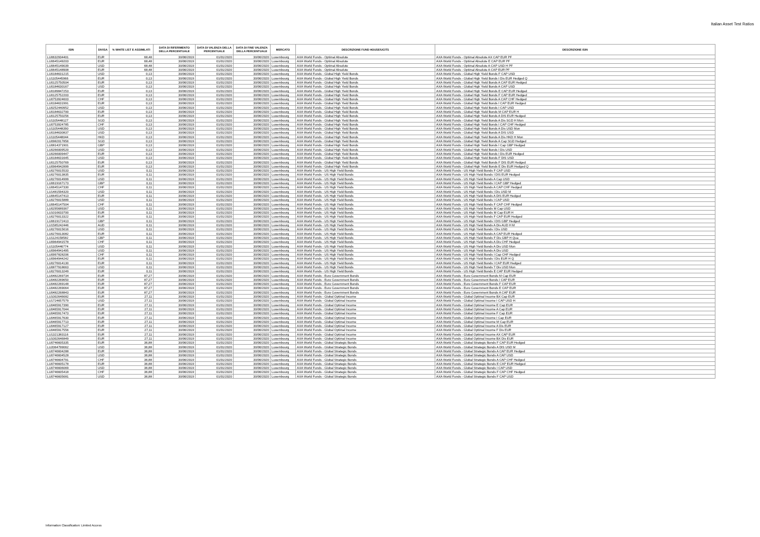Italian Asset Test Ratios
| ISIN | DIVISA | % WHITE LIST E ASSIMILATI | DATA DI RIFERIMENTO DELLA PERCENTUALE | DATA DI VALENZA DELLA PERCENTUALE | DATA DI FINE VALENZA DELLA PERCENTUALE | MERCATO | DESCRIZIONE FUND HOUSE/UCITS | DESCRIZIONE ISIN |
| --- | --- | --- | --- | --- | --- | --- | --- | --- |
| LU0632934401 | EUR | 68,48 | 30/06/2019 | 01/01/2020 | 30/06/2020 | Luxembourg | AXA World Funds - Optimal Absolute | AXA World Funds - Optimal Absolute AX CAP EUR PF |
| LU0645149203 | EUR | 68,48 | 30/06/2019 | 01/01/2020 | 30/06/2020 | Luxembourg | AXA World Funds - Optimal Absolute | AXA World Funds - Optimal Absolute E CAP EUR PF |
| LU0645149039 | USD | 68,48 | 30/06/2019 | 01/01/2020 | 30/06/2020 | Luxembourg | AXA World Funds - Optimal Absolute | AXA World Funds - Optimal Absolute A CAP USD H PF |
| LU0645148908 | EUR | 68,48 | 30/06/2019 | 01/01/2020 | 30/06/2020 | Luxembourg | AXA World Funds - Optimal Absolute | AXA World Funds - Optimal Absolute A CAP EUR PF |
| LU0184631215 | USD | 0,13 | 30/06/2019 | 01/01/2020 | 30/06/2020 | Luxembourg | AXA World Funds - Global High Yield Bonds | AXA World Funds - Global High Yield Bonds F CAP USD |
| LU1105445966 | EUR | 0,13 | 30/06/2019 | 01/01/2020 | 30/06/2020 | Luxembourg | AXA World Funds - Global High Yield Bonds | AXA World Funds - Global High Yield Bonds I Dis EUR Hedged Q |
| LU0125750504 | EUR | 0,13 | 30/06/2019 | 01/01/2020 | 30/06/2020 | Luxembourg | AXA World Funds - Global High Yield Bonds | AXA World Funds - Global High Yield Bonds A CAP EUR Hedged |
| LU0184630167 | USD | 0,13 | 30/06/2019 | 01/01/2020 | 30/06/2020 | Luxembourg | AXA World Funds - Global High Yield Bonds | AXA World Funds - Global High Yield Bonds A CAP USD |
| LU0189847253 | EUR | 0,13 | 30/06/2019 | 01/01/2020 | 30/06/2020 | Luxembourg | AXA World Funds - Global High Yield Bonds | AXA World Funds - Global High Yield Bonds E CAP EUR Hedged |
| LU0125752203 | EUR | 0,13 | 30/06/2019 | 01/01/2020 | 30/06/2020 | Luxembourg | AXA World Funds - Global High Yield Bonds | AXA World Funds - Global High Yield Bonds F CAP EUR Hedged |
| LU0753924603 | CHF | 0,13 | 30/06/2019 | 01/01/2020 | 30/06/2020 | Luxembourg | AXA World Funds - Global High Yield Bonds | AXA World Funds - Global High Yield Bonds A CAP CHF Hedged |
| LU0184631991 | EUR | 0,13 | 30/06/2019 | 01/01/2020 | 30/06/2020 | Luxembourg | AXA World Funds - Global High Yield Bonds | AXA World Funds - Global High Yield Bonds I CAP EUR Hedged |
| LU0252440952 | USD | 0,13 | 30/06/2019 | 01/01/2020 | 30/06/2020 | Luxembourg | AXA World Funds - Global High Yield Bonds | AXA World Funds - Global High Yield Bonds I CAP USD |
| LU0184632700 | EUR | 0,13 | 30/06/2019 | 01/01/2020 | 30/06/2020 | Luxembourg | AXA World Funds - Global High Yield Bonds | AXA World Funds - Global High Yield Bonds M CAP EUR H |
| LU0125750256 | EUR | 0,13 | 30/06/2019 | 01/01/2020 | 30/06/2020 | Luxembourg | AXA World Funds - Global High Yield Bonds | AXA World Funds - Global High Yield Bonds A DIS EUR Hedged |
| LU1105448127 | SGD | 0,13 | 30/06/2019 | 01/01/2020 | 30/06/2020 | Luxembourg | AXA World Funds - Global High Yield Bonds | AXA World Funds - Global High Yield Bonds A Dis SGD H Mon |
| LU0753924785 | CHF | 0,13 | 30/06/2019 | 01/01/2020 | 30/06/2020 | Luxembourg | AXA World Funds - Global High Yield Bonds | AXA World Funds - Global High Yield Bonds I CAP CHF Hedged |
| LU1105448390 | USD | 0,13 | 30/06/2019 | 01/01/2020 | 30/06/2020 | Luxembourg | AXA World Funds - Global High Yield Bonds | AXA World Funds - Global High Yield Bonds A Dis USD Mon |
| LU0184630837 | USD | 0,13 | 30/06/2019 | 01/01/2020 | 30/06/2020 | Luxembourg | AXA World Funds - Global High Yield Bonds | AXA World Funds - Global High Yield Bonds A DIS USD |
| LU1105448044 | HKD | 0,13 | 30/06/2019 | 01/01/2020 | 30/06/2020 | Luxembourg | AXA World Funds - Global High Yield Bonds | AXA World Funds - Global High Yield Bonds A Dis HKD H Mon |
| LU0982017856 | SGD | 0,13 | 30/06/2019 | 01/01/2020 | 30/06/2020 | Luxembourg | AXA World Funds - Global High Yield Bonds | AXA World Funds - Global High Yield Bonds A Cap SGD Hedged |
| LU0814371901 | GBP | 0,13 | 30/06/2019 | 01/01/2020 | 30/06/2020 | Luxembourg | AXA World Funds - Global High Yield Bonds | AXA World Funds - Global High Yield Bonds I Cap GBP Hedged |
| LU0266009520 | USD | 0,13 | 30/06/2019 | 01/01/2020 | 30/06/2020 | Luxembourg | AXA World Funds - Global High Yield Bonds | AXA World Funds - Global High Yield Bonds I Dis USD |
| LU0266009447 | EUR | 0,13 | 30/06/2019 | 01/01/2020 | 30/06/2020 | Luxembourg | AXA World Funds - Global High Yield Bonds | AXA World Funds - Global High Yield Bonds I Dis EUR Hedged |
| LU0184631645 | USD | 0,13 | 30/06/2019 | 01/01/2020 | 30/06/2020 | Luxembourg | AXA World Funds - Global High Yield Bonds | AXA World Funds - Global High Yield Bonds F DIS USD |
| LU0125750769 | EUR | 0,13 | 30/06/2019 | 01/01/2020 | 30/06/2020 | Luxembourg | AXA World Funds - Global High Yield Bonds | AXA World Funds - Global High Yield Bonds F DIS EUR Hedged |
| LU0964942899 | EUR | 0,13 | 30/06/2019 | 01/01/2020 | 30/06/2020 | Luxembourg | AXA World Funds - Global High Yield Bonds | AXA World Funds - Global High Yield Bonds E Dis EUR Hedged Q |
| LU0276015533 | USD | 0,11 | 30/06/2019 | 01/01/2020 | 30/06/2020 | Luxembourg | AXA World Funds - US High Yield Bonds | AXA World Funds - US High Yield Bonds F CAP USD |
| LU0276013835 | EUR | 0,11 | 30/06/2019 | 01/01/2020 | 30/06/2020 | Luxembourg | AXA World Funds - US High Yield Bonds | AXA World Funds - US High Yield Bonds I DIS EUR Hedged |
| LU0276014999 | USD | 0,11 | 30/06/2019 | 01/01/2020 | 30/06/2020 | Luxembourg | AXA World Funds - US High Yield Bonds | AXA World Funds - US High Yield Bonds A Cap USD |
| LU0619167173 | GBP | 0,11 | 30/06/2019 | 01/01/2020 | 30/06/2020 | Luxembourg | AXA World Funds - US High Yield Bonds | AXA World Funds - US High Yield Bonds I CAP GBP Hedged |
| LU0645147330 | CHF | 0,11 | 30/06/2019 | 01/01/2020 | 30/06/2020 | Luxembourg | AXA World Funds - US High Yield Bonds | AXA World Funds - US High Yield Bonds A CAP CHF Hedged |
| LU1481594320 | USD | 0,11 | 30/06/2019 | 01/01/2020 | 30/06/2020 | Luxembourg | AXA World Funds - US High Yield Bonds | AXA World Funds - US High Yield Bonds I Dis USD M |
| LU0645147413 | EUR | 0,11 | 30/06/2019 | 01/01/2020 | 30/06/2020 | Luxembourg | AXA World Funds - US High Yield Bonds | AXA World Funds - US High Yield Bonds A DIS EUR Hedged |
| LU0276015889 | USD | 0,11 | 30/06/2019 | 01/01/2020 | 30/06/2020 | Luxembourg | AXA World Funds - US High Yield Bonds | AXA World Funds - US High Yield Bonds I CAP USD |
| LU0645147504 | CHF | 0,11 | 30/06/2019 | 01/01/2020 | 30/06/2020 | Luxembourg | AXA World Funds - US High Yield Bonds | AXA World Funds - US High Yield Bonds F CAP CHF Hedged |
| LU0295689367 | USD | 0,11 | 30/06/2019 | 01/01/2020 | 30/06/2020 | Luxembourg | AXA World Funds - US High Yield Bonds | AXA World Funds - US High Yield Bonds M Cap USD |
| LU1016633700 | EUR | 0,11 | 30/06/2019 | 01/01/2020 | 30/06/2020 | Luxembourg | AXA World Funds - US High Yield Bonds | AXA World Funds - US High Yield Bonds M Cap EUR H |
| LU0276013322 | EUR | 0,11 | 30/06/2019 | 01/01/2020 | 30/06/2020 | Luxembourg | AXA World Funds - US High Yield Bonds | AXA World Funds - US High Yield Bonds F CAP EUR Hedged |
| LU0619172413 | GBP | 0,11 | 30/06/2019 | 01/01/2020 | 30/06/2020 | Luxembourg | AXA World Funds - US High Yield Bonds | AXA World Funds - US High Yield Bonds I DIS GBP Hedged |
| LU1585242446 | AUD | 0,11 | 30/06/2019 | 01/01/2020 | 30/06/2020 | Luxembourg | AXA World Funds - US High Yield Bonds | AXA World Funds - US High Yield Bonds A Dis AUD H M |
| LU0276015616 | USD | 0,11 | 30/06/2019 | 01/01/2020 | 30/06/2020 | Luxembourg | AXA World Funds - US High Yield Bonds | AXA World Funds - US High Yield Bonds I Dis USD |
| LU0276013082 | EUR | 0,11 | 30/06/2019 | 01/01/2020 | 30/06/2020 | Luxembourg | AXA World Funds - US High Yield Bonds | AXA World Funds - US High Yield Bonds A CAP EUR Hedged |
| LU1124158582 | GBP | 0,11 | 30/06/2019 | 01/01/2020 | 30/06/2020 | Luxembourg | AXA World Funds - US High Yield Bonds | AXA World Funds - US High Yield Bonds F Dis GBP H Qua |
| LU0964941578 | CHF | 0,11 | 30/06/2019 | 01/01/2020 | 30/06/2020 | Luxembourg | AXA World Funds - US High Yield Bonds | AXA World Funds - US High Yield Bonds A Dis CHF Hedged |
| LU1105446774 | USD | 0,11 | 30/06/2019 | 01/01/2020 | 30/06/2020 | Luxembourg | AXA World Funds - US High Yield Bonds | AXA World Funds - US High Yield Bonds A Dis USD Mon |
| LU0964941495 | USD | 0,11 | 30/06/2019 | 01/01/2020 | 30/06/2020 | Luxembourg | AXA World Funds - US High Yield Bonds | AXA World Funds - US High Yield Bonds A Dis USD |
| LU0997828206 | CHF | 0,11 | 30/06/2019 | 01/01/2020 | 30/06/2020 | Luxembourg | AXA World Funds - US High Yield Bonds | AXA World Funds - US High Yield Bonds I Cap CHF Hedged |
| LU0964944242 | EUR | 0,11 | 30/06/2019 | 01/01/2020 | 30/06/2020 | Luxembourg | AXA World Funds - US High Yield Bonds | AXA World Funds - US High Yield Bonds I Dis EUR H Q |
| LU0276014130 | EUR | 0,11 | 30/06/2019 | 01/01/2020 | 30/06/2020 | Luxembourg | AXA World Funds - US High Yield Bonds | AXA World Funds - US High Yield Bonds I CAP EUR Hedged |
| LU0877918663 | USD | 0,11 | 30/06/2019 | 01/01/2020 | 30/06/2020 | Luxembourg | AXA World Funds - US High Yield Bonds | AXA World Funds - US High Yield Bonds T Dis USD Mon |
| LU0276013249 | EUR | 0,11 | 30/06/2019 | 01/01/2020 | 30/06/2020 | Luxembourg | AXA World Funds - US High Yield Bonds | AXA World Funds - US High Yield Bonds E CAP EUR Hedged |
| LU0482269734 | EUR | 87,27 | 30/06/2019 | 01/01/2020 | 30/06/2020 | Luxembourg | AXA World Funds - Euro Government Bonds | AXA World Funds - Euro Government Bonds M Cap EUR |
| LU0482269650 | EUR | 87,27 | 30/06/2019 | 01/01/2020 | 30/06/2020 | Luxembourg | AXA World Funds - Euro Government Bonds | AXA World Funds - Euro Government Bonds I CAP EUR |
| LU0482269148 | EUR | 87,27 | 30/06/2019 | 01/01/2020 | 30/06/2020 | Luxembourg | AXA World Funds - Euro Government Bonds | AXA World Funds - Euro Government Bonds F CAP EUR |
| LU0482269064 | EUR | 87,27 | 30/06/2019 | 01/01/2020 | 30/06/2020 | Luxembourg | AXA World Funds - Euro Government Bonds | AXA World Funds - Euro Government Bonds E CAP EUR |
| LU0482268843 | EUR | 87,27 | 30/06/2019 | 01/01/2020 | 30/06/2020 | Luxembourg | AXA World Funds - Euro Government Bonds | AXA World Funds - Euro Government Bonds A CAP EUR |
| LU1002646682 | EUR | 27,11 | 30/06/2019 | 01/01/2020 | 30/06/2020 | Luxembourg | AXA World Funds - Global Optimal Income | AXA World Funds - Global Optimal Income BX Cap EUR |
| LU1724657579 | USD | 27,11 | 30/06/2019 | 01/01/2020 | 30/06/2020 | Luxembourg | AXA World Funds - Global Optimal Income | AXA World Funds - Global Optimal Income I CAP USD H |
| LU0465917390 | EUR | 27,11 | 30/06/2019 | 01/01/2020 | 30/06/2020 | Luxembourg | AXA World Funds - Global Optimal Income | AXA World Funds - Global Optimal Income E Cap EUR |
| LU0465917044 | EUR | 27,11 | 30/06/2019 | 01/01/2020 | 30/06/2020 | Luxembourg | AXA World Funds - Global Optimal Income | AXA World Funds - Global Optimal Income A Cap EUR |
| LU0465917473 | EUR | 27,11 | 30/06/2019 | 01/01/2020 | 30/06/2020 | Luxembourg | AXA World Funds - Global Optimal Income | AXA World Funds - Global Optimal Income F Cap EUR |
| LU0465917630 | EUR | 27,11 | 30/06/2019 | 01/01/2020 | 30/06/2020 | Luxembourg | AXA World Funds - Global Optimal Income | AXA World Funds - Global Optimal Income I Cap EUR |
| LU0465917713 | EUR | 27,11 | 30/06/2019 | 01/01/2020 | 30/06/2020 | Luxembourg | AXA World Funds - Global Optimal Income | AXA World Funds - Global Optimal Income M Cap EUR |
| LU0465917127 | EUR | 27,11 | 30/06/2019 | 01/01/2020 | 30/06/2020 | Luxembourg | AXA World Funds - Global Optimal Income | AXA World Funds - Global Optimal Income A Dis EUR |
| LU0465917556 | EUR | 27,11 | 30/06/2019 | 01/01/2020 | 30/06/2020 | Luxembourg | AXA World Funds - Global Optimal Income | AXA World Funds - Global Optimal Income F Dis EUR |
| LU1321383116 | EUR | 27,11 | 30/06/2019 | 01/01/2020 | 30/06/2020 | Luxembourg | AXA World Funds - Global Optimal Income | AXA World Funds - Global Optimal Income AX CAP EUR |
| LU1002646849 | EUR | 27,11 | 30/06/2019 | 01/01/2020 | 30/06/2020 | Luxembourg | AXA World Funds - Global Optimal Income | AXA World Funds - Global Optimal Income BX Dis EUR |
| LU0746605335 | EUR | 36,88 | 30/06/2019 | 01/01/2020 | 30/06/2020 | Luxembourg | AXA World Funds - Global Strategic Bonds | AXA World Funds - Global Strategic Bonds F CAP EUR Hedged |
| LU2064799062 | USD | 36,88 | 30/06/2019 | 01/01/2020 | 30/06/2020 | Luxembourg | AXA World Funds - Global Strategic Bonds | AXA World Funds - Global Strategic Bonds A DIS USD M |
| LU0746604288 | EUR | 36,88 | 30/06/2019 | 01/01/2020 | 30/06/2020 | Luxembourg | AXA World Funds - Global Strategic Bonds | AXA World Funds - Global Strategic Bonds A CAP EUR Hedged |
| LU0746604528 | USD | 36,88 | 30/06/2019 | 01/01/2020 | 30/06/2020 | Luxembourg | AXA World Funds - Global Strategic Bonds | AXA World Funds - Global Strategic Bonds A CAP USD |
| LU0746604791 | CHF | 36,88 | 30/06/2019 | 01/01/2020 | 30/06/2020 | Luxembourg | AXA World Funds - Global Strategic Bonds | AXA World Funds - Global Strategic Bonds A CAP CHF Hedged |
| LU0746605178 | EUR | 36,88 | 30/06/2019 | 01/01/2020 | 30/06/2020 | Luxembourg | AXA World Funds - Global Strategic Bonds | AXA World Funds - Global Strategic Bonds E CAP EUR Hedged |
| LU0746606069 | USD | 36,88 | 30/06/2019 | 01/01/2020 | 30/06/2020 | Luxembourg | AXA World Funds - Global Strategic Bonds | AXA World Funds - Global Strategic Bonds I CAP USD |
| LU0746605418 | CHF | 36,88 | 30/06/2019 | 01/01/2020 | 30/06/2020 | Luxembourg | AXA World Funds - Global Strategic Bonds | AXA World Funds - Global Strategic Bonds F CAP CHF Hedged |
| LU0746605681 | USD | 36,88 | 30/06/2019 | 01/01/2020 | 30/06/2020 | Luxembourg | AXA World Funds - Global Strategic Bonds | AXA World Funds - Global Strategic Bonds F CAP USD |
Information Classification: Limited Access